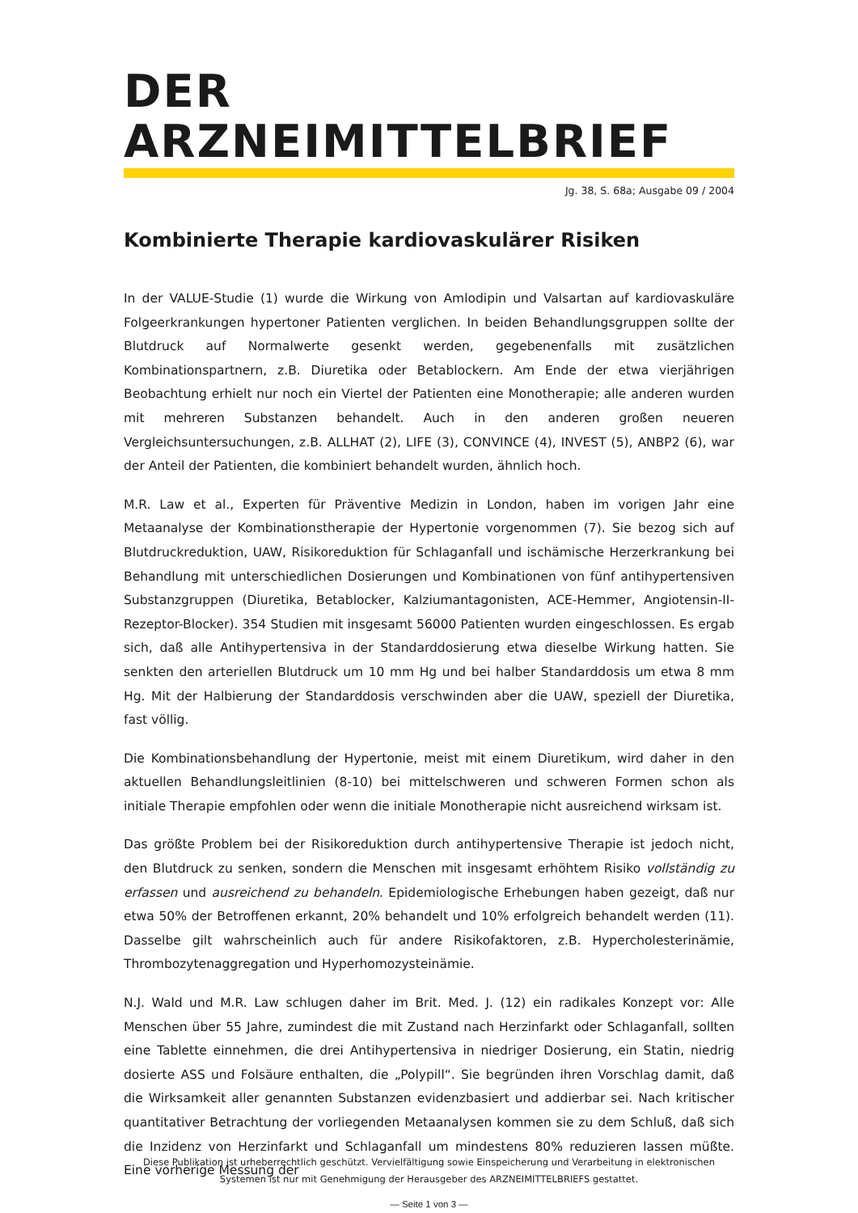DER ARZNEIMITTELBRIEF
Jg. 38, S. 68a; Ausgabe 09 / 2004
Kombinierte Therapie kardiovaskulärer Risiken
In der VALUE-Studie (1) wurde die Wirkung von Amlodipin und Valsartan auf kardiovaskuläre Folgeerkrankungen hypertoner Patienten verglichen. In beiden Behandlungsgruppen sollte der Blutdruck auf Normalwerte gesenkt werden, gegebenenfalls mit zusätzlichen Kombinationspartnern, z.B. Diuretika oder Betablockern. Am Ende der etwa vierjährigen Beobachtung erhielt nur noch ein Viertel der Patienten eine Monotherapie; alle anderen wurden mit mehreren Substanzen behandelt. Auch in den anderen großen neueren Vergleichsuntersuchungen, z.B. ALLHAT (2), LIFE (3), CONVINCE (4), INVEST (5), ANBP2 (6), war der Anteil der Patienten, die kombiniert behandelt wurden, ähnlich hoch.
M.R. Law et al., Experten für Präventive Medizin in London, haben im vorigen Jahr eine Metaanalyse der Kombinationstherapie der Hypertonie vorgenommen (7). Sie bezog sich auf Blutdruckreduktion, UAW, Risikoreduktion für Schlaganfall und ischämische Herzerkrankung bei Behandlung mit unterschiedlichen Dosierungen und Kombinationen von fünf antihypertensiven Substanzgruppen (Diuretika, Betablocker, Kalziumantagonisten, ACE-Hemmer, Angiotensin-II-Rezeptor-Blocker). 354 Studien mit insgesamt 56000 Patienten wurden eingeschlossen. Es ergab sich, daß alle Antihypertensiva in der Standarddosierung etwa dieselbe Wirkung hatten. Sie senkten den arteriellen Blutdruck um 10 mm Hg und bei halber Standarddosis um etwa 8 mm Hg. Mit der Halbierung der Standarddosis verschwinden aber die UAW, speziell der Diuretika, fast völlig.
Die Kombinationsbehandlung der Hypertonie, meist mit einem Diuretikum, wird daher in den aktuellen Behandlungsleitlinien (8-10) bei mittelschweren und schweren Formen schon als initiale Therapie empfohlen oder wenn die initiale Monotherapie nicht ausreichend wirksam ist.
Das größte Problem bei der Risikoreduktion durch antihypertensive Therapie ist jedoch nicht, den Blutdruck zu senken, sondern die Menschen mit insgesamt erhöhtem Risiko vollständig zu erfassen und ausreichend zu behandeln. Epidemiologische Erhebungen haben gezeigt, daß nur etwa 50% der Betroffenen erkannt, 20% behandelt und 10% erfolgreich behandelt werden (11). Dasselbe gilt wahrscheinlich auch für andere Risikofaktoren, z.B. Hypercholesterinämie, Thrombozytenaggregation und Hyperhomozysteinämie.
N.J. Wald und M.R. Law schlugen daher im Brit. Med. J. (12) ein radikales Konzept vor: Alle Menschen über 55 Jahre, zumindest die mit Zustand nach Herzinfarkt oder Schlaganfall, sollten eine Tablette einnehmen, die drei Antihypertensiva in niedriger Dosierung, ein Statin, niedrig dosierte ASS und Folsäure enthalten, die „Polypill“. Sie begründen ihren Vorschlag damit, daß die Wirksamkeit aller genannten Substanzen evidenzbasiert und addierbar sei. Nach kritischer quantitativer Betrachtung der vorliegenden Metaanalysen kommen sie zu dem Schluß, daß sich die Inzidenz von Herzinfarkt und Schlaganfall um mindestens 80% reduzieren lassen müßte. Eine vorherige Messung der
Diese Publikation ist urheberrechtlich geschützt. Vervielfältigung sowie Einspeicherung und Verarbeitung in elektronischen Systemen ist nur mit Genehmigung der Herausgeber des ARZNEIMITTELBRIEFS gestattet.
— Seite 1 von 3 —